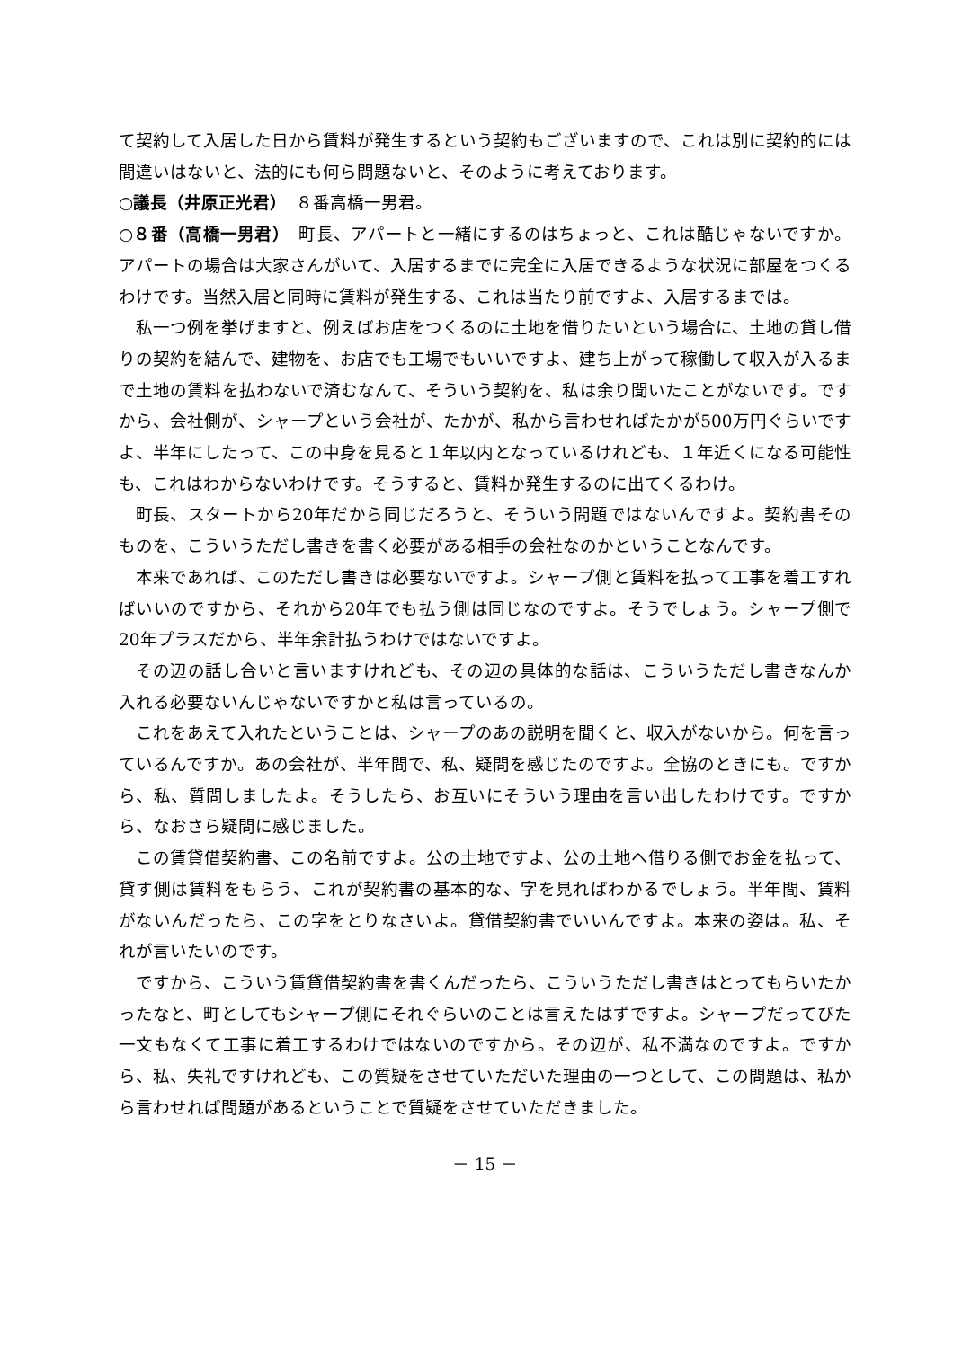て契約して入居した日から賃料が発生するという契約もございますので、これは別に契約的には間違いはないと、法的にも何ら問題ないと、そのように考えております。
○議長（井原正光君）　８番高橋一男君。
○８番（高橋一男君）　町長、アパートと一緒にするのはちょっと、これは酷じゃないですか。アパートの場合は大家さんがいて、入居するまでに完全に入居できるような状況に部屋をつくるわけです。当然入居と同時に賃料が発生する、これは当たり前ですよ、入居するまでは。
私一つ例を挙げますと、例えばお店をつくるのに土地を借りたいという場合に、土地の貸し借りの契約を結んで、建物を、お店でも工場でもいいですよ、建ち上がって稼働して収入が入るまで土地の賃料を払わないで済むなんて、そういう契約を、私は余り聞いたことがないです。ですから、会社側が、シャープという会社が、たかが、私から言わせればたかが500万円ぐらいですよ、半年にしたって、この中身を見ると１年以内となっているけれども、１年近くになる可能性も、これはわからないわけです。そうすると、賃料か発生するのに出てくるわけ。
町長、スタートから20年だから同じだろうと、そういう問題ではないんですよ。契約書そのものを、こういうただし書きを書く必要がある相手の会社なのかということなんです。
本来であれば、このただし書きは必要ないですよ。シャープ側と賃料を払って工事を着工すればいいのですから、それから20年でも払う側は同じなのですよ。そうでしょう。シャープ側で20年プラスだから、半年余計払うわけではないですよ。
その辺の話し合いと言いますけれども、その辺の具体的な話は、こういうただし書きなんか入れる必要ないんじゃないですかと私は言っているの。
これをあえて入れたということは、シャープのあの説明を聞くと、収入がないから。何を言っているんですか。あの会社が、半年間で、私、疑問を感じたのですよ。全協のときにも。ですから、私、質問しましたよ。そうしたら、お互いにそういう理由を言い出したわけです。ですから、なおさら疑問に感じました。
この賃貸借契約書、この名前ですよ。公の土地ですよ、公の土地へ借りる側でお金を払って、貸す側は賃料をもらう、これが契約書の基本的な、字を見ればわかるでしょう。半年間、賃料がないんだったら、この字をとりなさいよ。貸借契約書でいいんですよ。本来の姿は。私、それが言いたいのです。
ですから、こういう賃貸借契約書を書くんだったら、こういうただし書きはとってもらいたかったなと、町としてもシャープ側にそれぐらいのことは言えたはずですよ。シャープだってびた一文もなくて工事に着工するわけではないのですから。その辺が、私不満なのですよ。ですから、私、失礼ですけれども、この質疑をさせていただいた理由の一つとして、この問題は、私から言わせれば問題があるということで質疑をさせていただきました。
－ 15 －